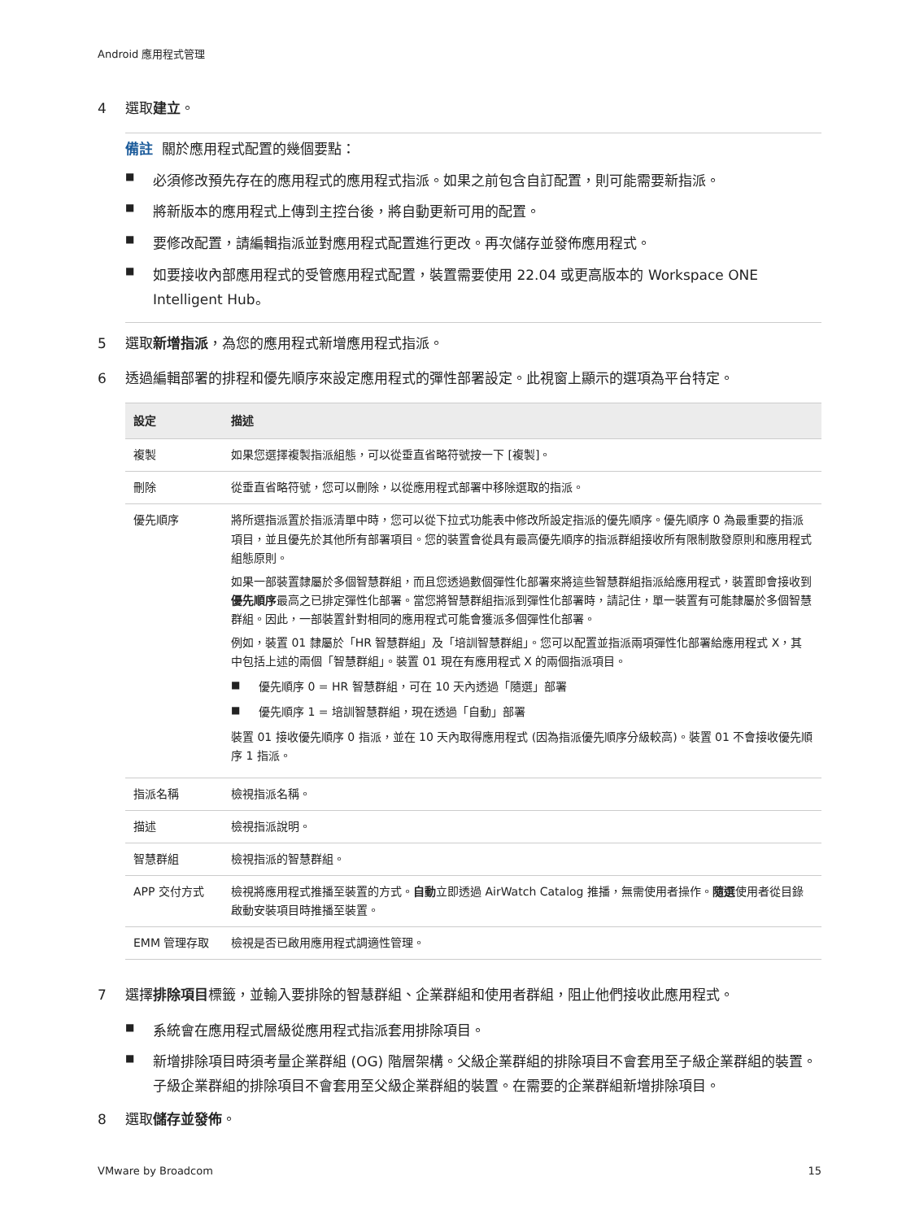Android 應用程式管理
4 選取建立。
備註 關於應用程式配置的幾個要點：
■ 必須修改預先存在的應用程式的應用程式指派。如果之前包含自訂配置，則可能需要新指派。
■ 將新版本的應用程式上傳到主控台後，將自動更新可用的配置。
■ 要修改配置，請編輯指派並對應用程式配置進行更改。再次儲存並發佈應用程式。
■ 如要接收內部應用程式的受管應用程式配置，裝置需要使用 22.04 或更高版本的 Workspace ONE Intelligent Hub。
5 選取新增指派，為您的應用程式新增應用程式指派。
6 透過編輯部署的排程和優先順序來設定應用程式的彈性部署設定。此視窗上顯示的選項為平台特定。
| 設定 | 描述 |
| --- | --- |
| 複製 | 如果您選擇複製指派組態，可以從垂直省略符號按一下 [複製]。 |
| 刪除 | 從垂直省略符號，您可以刪除，以從應用程式部署中移除選取的指派。 |
| 優先順序 | 將所選指派置於指派清單中時，您可以從下拉式功能表中修改所設定指派的優先順序。優先順序 0 為最重要的指派項目，並且優先於其他所有部署項目。您的裝置會從具有最高優先順序的指派群組接收所有限制散發原則和應用程式組態原則。 如果一部裝置隸屬於多個智慧群組，而且您透過數個彈性化部署來將這些智慧群組指派給應用程式，裝置即會接收到 優先順序 最高之已排定彈性化部署。當您將智慧群組指派到彈性化部署時，請記住，單一裝置有可能隸屬於多個智慧群組。因此，一部裝置針對相同的應用程式可能會獲派多個彈性化部署。 例如，裝置 01 隸屬於「HR 智慧群組」及「培訓智慧群組」。您可以配置並指派兩項彈性化部署給應用程式 X，其中包括上述的兩個「智慧群組」。裝置 01 現在有應用程式 X 的兩個指派項目。 ■ 優先順序 0 = HR 智慧群組，可在 10 天內透過「隨選」部署 ■ 優先順序 1 = 培訓智慧群組，現在透過「自動」部署 裝置 01 接收優先順序 0 指派，並在 10 天內取得應用程式 (因為指派優先順序分級較高)。裝置 01 不會接收優先順序 1 指派。 |
| 指派名稱 | 檢視指派名稱。 |
| 描述 | 檢視指派說明。 |
| 智慧群組 | 檢視指派的智慧群組。 |
| APP 交付方式 | 檢視將應用程式推播至裝置的方式。 自動 立即透過 AirWatch Catalog 推播，無需使用者操作。 隨選 使用者從目錄啟動安裝項目時推播至裝置。 |
| EMM 管理存取 | 檢視是否已啟用應用程式調適性管理。 |
7 選擇排除項目標籤，並輸入要排除的智慧群組、企業群組和使用者群組，阻止他們接收此應用程式。
■ 系統會在應用程式層級從應用程式指派套用排除項目。
■ 新增排除項目時須考量企業群組 (OG) 階層架構。父級企業群組的排除項目不會套用至子級企業群組的裝置。子級企業群組的排除項目不會套用至父級企業群組的裝置。在需要的企業群組新增排除項目。
8 選取儲存並發佈。
VMware by Broadcom 15